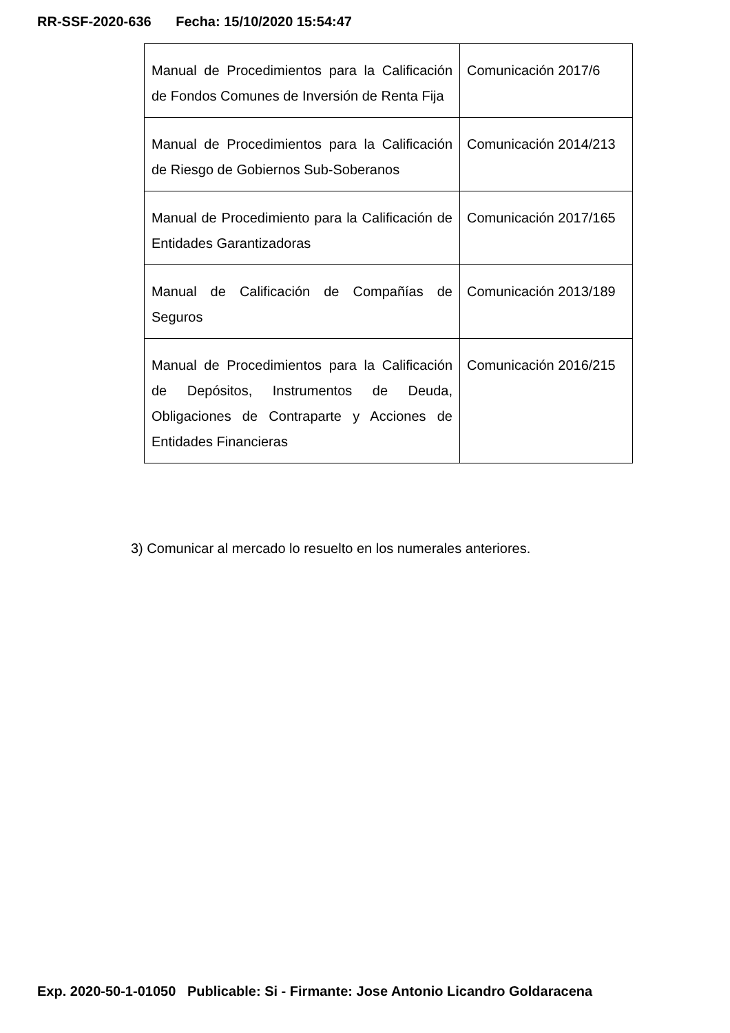RR-SSF-2020-636 Fecha: 15/10/2020 15:54:47
| Manual de Procedimientos para la Calificación de Fondos Comunes de Inversión de Renta Fija | Comunicación 2017/6 |
| Manual de Procedimientos para la Calificación de Riesgo de Gobiernos Sub-Soberanos | Comunicación 2014/213 |
| Manual de Procedimiento para la Calificación de Entidades Garantizadoras | Comunicación 2017/165 |
| Manual de Calificación de Compañías de Seguros | Comunicación 2013/189 |
| Manual de Procedimientos para la Calificación de Depósitos, Instrumentos de Deuda, Obligaciones de Contraparte y Acciones de Entidades Financieras | Comunicación 2016/215 |
3) Comunicar al mercado lo resuelto en los numerales anteriores.
Exp. 2020-50-1-01050 Publicable: Si - Firmante: Jose Antonio Licandro Goldaracena